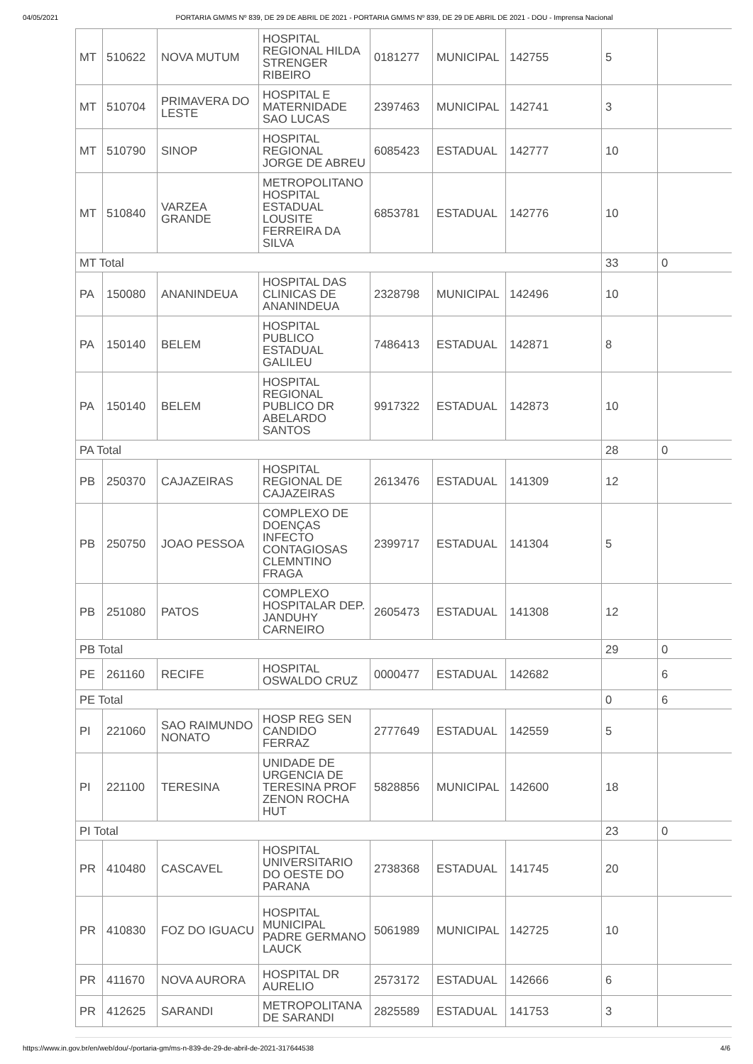04/05/2021 PORTARIA GM/MS Nº 839, DE 29 DE ABRIL DE 2021 - PORTARIA GM/MS Nº 839, DE 29 DE ABRIL DE 2021 - DOU - Imprensa Nacional
| MT | 510622 | NOVA MUTUM | HOSPITAL REGIONAL HILDA STRENGER RIBEIRO | 0181277 | MUNICIPAL | 142755 | 5 | |
| MT | 510704 | PRIMAVERA DO LESTE | HOSPITAL E MATERNIDADE SAO LUCAS | 2397463 | MUNICIPAL | 142741 | 3 | |
| MT | 510790 | SINOP | HOSPITAL REGIONAL JORGE DE ABREU | 6085423 | ESTADUAL | 142777 | 10 | |
| MT | 510840 | VARZEA GRANDE | METROPOLITANO HOSPITAL ESTADUAL LOUSITE FERREIRA DA SILVA | 6853781 | ESTADUAL | 142776 | 10 | |
| MT Total | | | | | | | 33 | 0 |
| PA | 150080 | ANANINDEUA | HOSPITAL DAS CLINICAS DE ANANINDEUA | 2328798 | MUNICIPAL | 142496 | 10 | |
| PA | 150140 | BELEM | HOSPITAL PUBLICO ESTADUAL GALILEU | 7486413 | ESTADUAL | 142871 | 8 | |
| PA | 150140 | BELEM | HOSPITAL REGIONAL PUBLICO DR ABELARDO SANTOS | 9917322 | ESTADUAL | 142873 | 10 | |
| PA Total | | | | | | | 28 | 0 |
| PB | 250370 | CAJAZEIRAS | HOSPITAL REGIONAL DE CAJAZEIRAS | 2613476 | ESTADUAL | 141309 | 12 | |
| PB | 250750 | JOAO PESSOA | COMPLEXO DE DOENÇAS INFECTO CONTAGIOSAS CLEMNTINO FRAGA | 2399717 | ESTADUAL | 141304 | 5 | |
| PB | 251080 | PATOS | COMPLEXO HOSPITALAR DEP. JANDUHY CARNEIRO | 2605473 | ESTADUAL | 141308 | 12 | |
| PB Total | | | | | | | 29 | 0 |
| PE | 261160 | RECIFE | HOSPITAL OSWALDO CRUZ | 0000477 | ESTADUAL | 142682 | | 6 |
| PE Total | | | | | | | 0 | 6 |
| PI | 221060 | SAO RAIMUNDO NONATO | HOSP REG SEN CANDIDO FERRAZ | 2777649 | ESTADUAL | 142559 | 5 | |
| PI | 221100 | TERESINA | UNIDADE DE URGENCIA DE TERESINA PROF ZENON ROCHA HUT | 5828856 | MUNICIPAL | 142600 | 18 | |
| PI Total | | | | | | | 23 | 0 |
| PR | 410480 | CASCAVEL | HOSPITAL UNIVERSITARIO DO OESTE DO PARANA | 2738368 | ESTADUAL | 141745 | 20 | |
| PR | 410830 | FOZ DO IGUACU | HOSPITAL MUNICIPAL PADRE GERMANO LAUCK | 5061989 | MUNICIPAL | 142725 | 10 | |
| PR | 411670 | NOVA AURORA | HOSPITAL DR AURELIO | 2573172 | ESTADUAL | 142666 | 6 | |
| PR | 412625 | SARANDI | METROPOLITANA DE SARANDI | 2825589 | ESTADUAL | 141753 | 3 | |
https://www.in.gov.br/en/web/dou/-/portaria-gm/ms-n-839-de-29-de-abril-de-2021-317644538 4/6